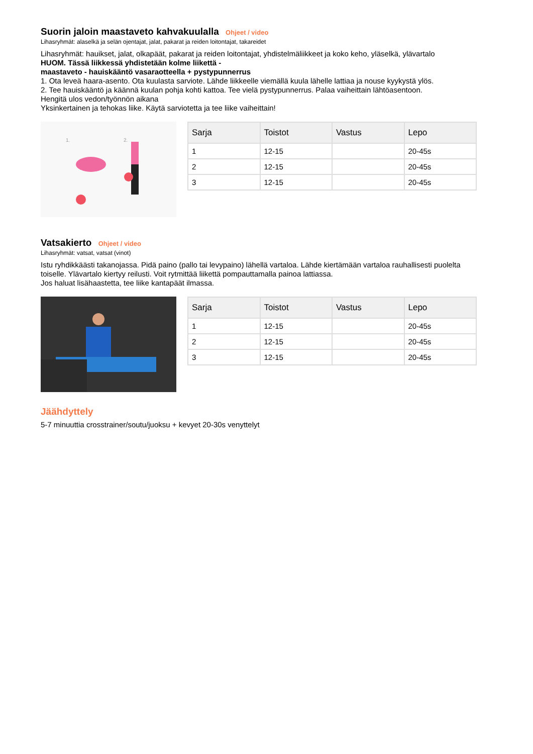Suorin jaloin maastaveto kahvakuulalla Ohjeet / video
Lihasryhmät: alaselkä ja selän ojentajat, jalat, pakarat ja reiden loitontajat, takareidet
Lihasryhmät: hauikset, jalat, olkapäät, pakarat ja reiden loitontajat, yhdistelmäliikkeet ja koko keho, yläselkä, ylävartalo
HUOM. Tässä liikkessä yhdistetään kolme liikettä -
maastaveto - hauiskääntö vasaraotteella + pystypunnerrus
1. Ota leveä haara-asento. Ota kuulasta sarviote. Lähde liikkeelle viemällä kuula lähelle lattiaa ja nouse kyykystä ylös.
2. Tee hauiskääntö ja käännä kuulan pohja kohti kattoa. Tee vielä pystypunnerrus. Palaa vaiheittain lähtöasentoon.
Hengitä ulos vedon/työnnön aikana
Yksinkertainen ja tehokas liike. Käytä sarviotetta ja tee liike vaiheittain!
1.
2.
| Sarja | Toistot | Vastus | Lepo |
| --- | --- | --- | --- |
| 1 | 12-15 | | 20-45s |
| 2 | 12-15 | | 20-45s |
| 3 | 12-15 | | 20-45s |
Vatsakierto Ohjeet / video
Lihasryhmät: vatsat, vatsat (vinot)
Istu ryhdikkäästi takanojassa. Pidä paino (pallo tai levypaino) lähellä vartaloa. Lähde kiertämään vartaloa rauhallisesti puolelta toiselle. Ylävartalo kiertyy reilusti. Voit rytmittää liikettä pompauttamalla painoa lattiassa.
Jos haluat lisähaastetta, tee liike kantapäät ilmassa.
| Sarja | Toistot | Vastus | Lepo |
| --- | --- | --- | --- |
| 1 | 12-15 | | 20-45s |
| 2 | 12-15 | | 20-45s |
| 3 | 12-15 | | 20-45s |
Jäähdyttely
5-7 minuuttia crosstrainer/soutu/juoksu + kevyet 20-30s venyttelyt